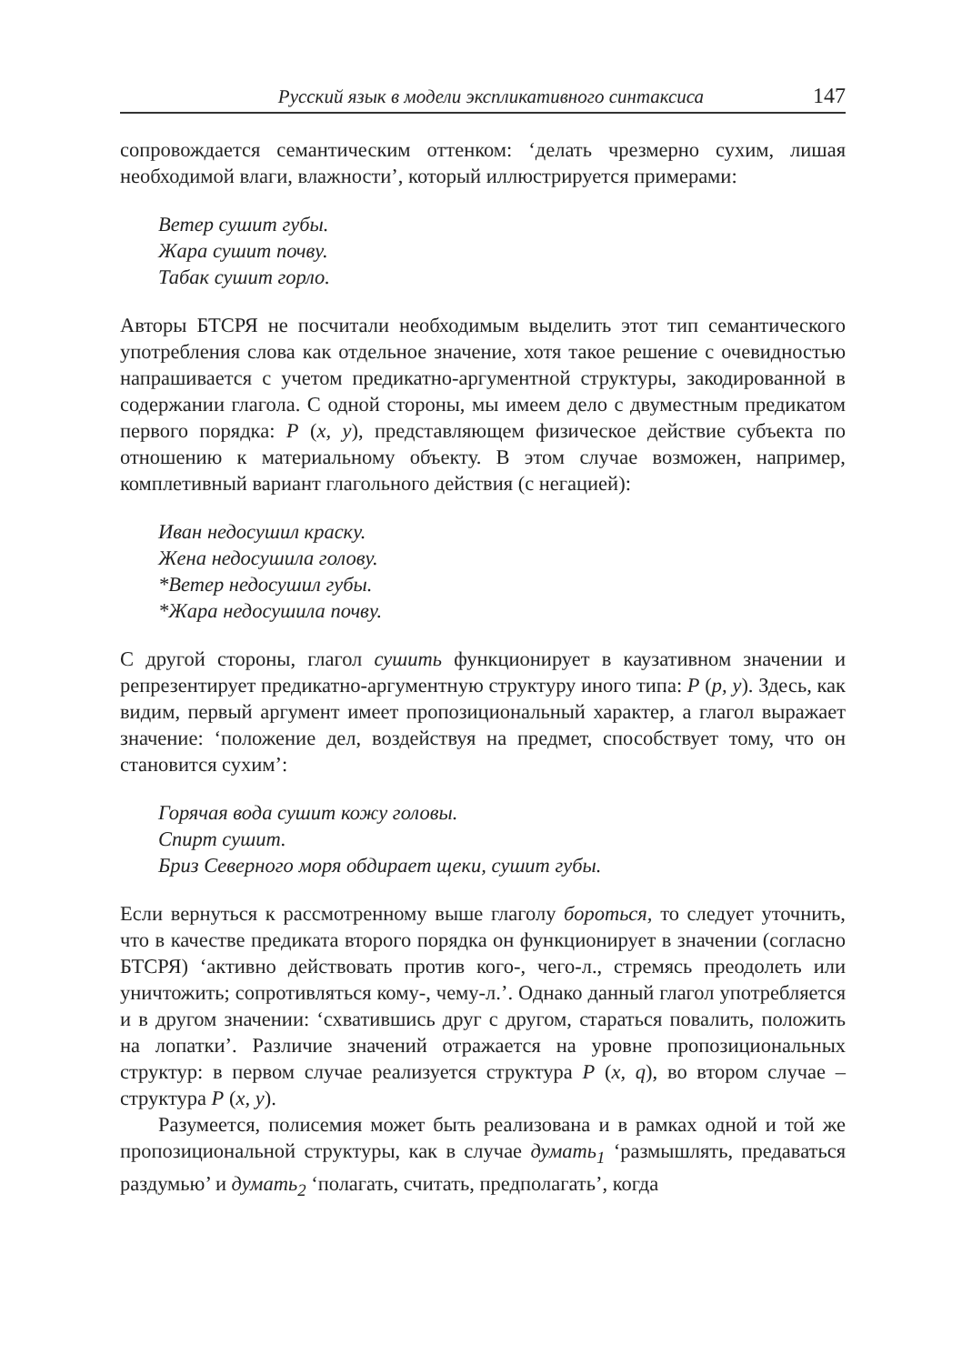Русский язык в модели экспликативного синтаксиса 147
сопровождается семантическим оттенком: ‘делать чрезмерно сухим, лишая необходимой влаги, влажности’, который иллюстрируется примерами:
Ветер сушит губы.
Жара сушит почву.
Табак сушит горло.
Авторы БТСРЯ не посчитали необходимым выделить этот тип семантического употребления слова как отдельное значение, хотя такое решение с очевидностью напрашивается с учетом предикатно-аргументной структуры, закодированной в содержании глагола. С одной стороны, мы имеем дело с двуместным предикатом первого порядка: P (x, y), представляющем физическое действие субъекта по отношению к материальному объекту. В этом случае возможен, например, комплетивный вариант глагольного действия (с негацией):
Иван недосушил краску.
Жена недосушила голову.
*Ветер недосушил губы.
*Жара недосушила почву.
С другой стороны, глагол сушить функционирует в каузативном значении и репрезентирует предикатно-аргументную структуру иного типа: P (p, y). Здесь, как видим, первый аргумент имеет пропозициональный характер, а глагол выражает значение: ‘положение дел, воздействуя на предмет, способствует тому, что он становится сухим’:
Горячая вода сушит кожу головы.
Спирт сушит.
Бриз Северного моря обдирает щеки, сушит губы.
Если вернуться к рассмотренному выше глаголу бороться, то следует уточнить, что в качестве предиката второго порядка он функционирует в значении (согласно БТСРЯ) ‘активно действовать против кого-, чего-л., стремясь преодолеть или уничтожить; сопротивляться кому-, чему-л.’. Однако данный глагол употребляется и в другом значении: ‘схватившись друг с другом, стараться повалить, положить на лопатки’. Различие значений отражается на уровне пропозициональных структур: в первом случае реализуется структура P (x, q), во втором случае – структура P (x, y).
Разумеется, полисемия может быть реализована и в рамках одной и той же пропозициональной структуры, как в случае думать<sub>1</sub> ‘размышлять, предаваться раздумью’ и думать<sub>2</sub> ‘полагать, считать, предполагать’, когда